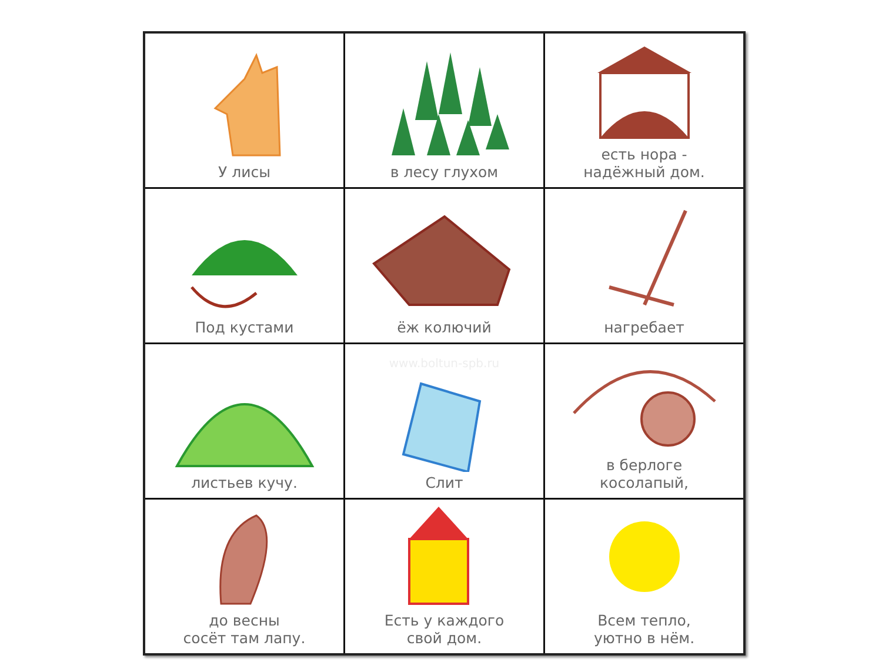| У лисы | в лесу глухом | есть нора - надёжный дом. |
| Под кустами | ёж колючий | нагребает |
| листьев кучу. | www.boltun-spb.ru Слит | в берлоге косолапый, |
| до весны сосёт там лапу. | Есть у каждого свой дом. | Всем тепло, уютно в нём. |